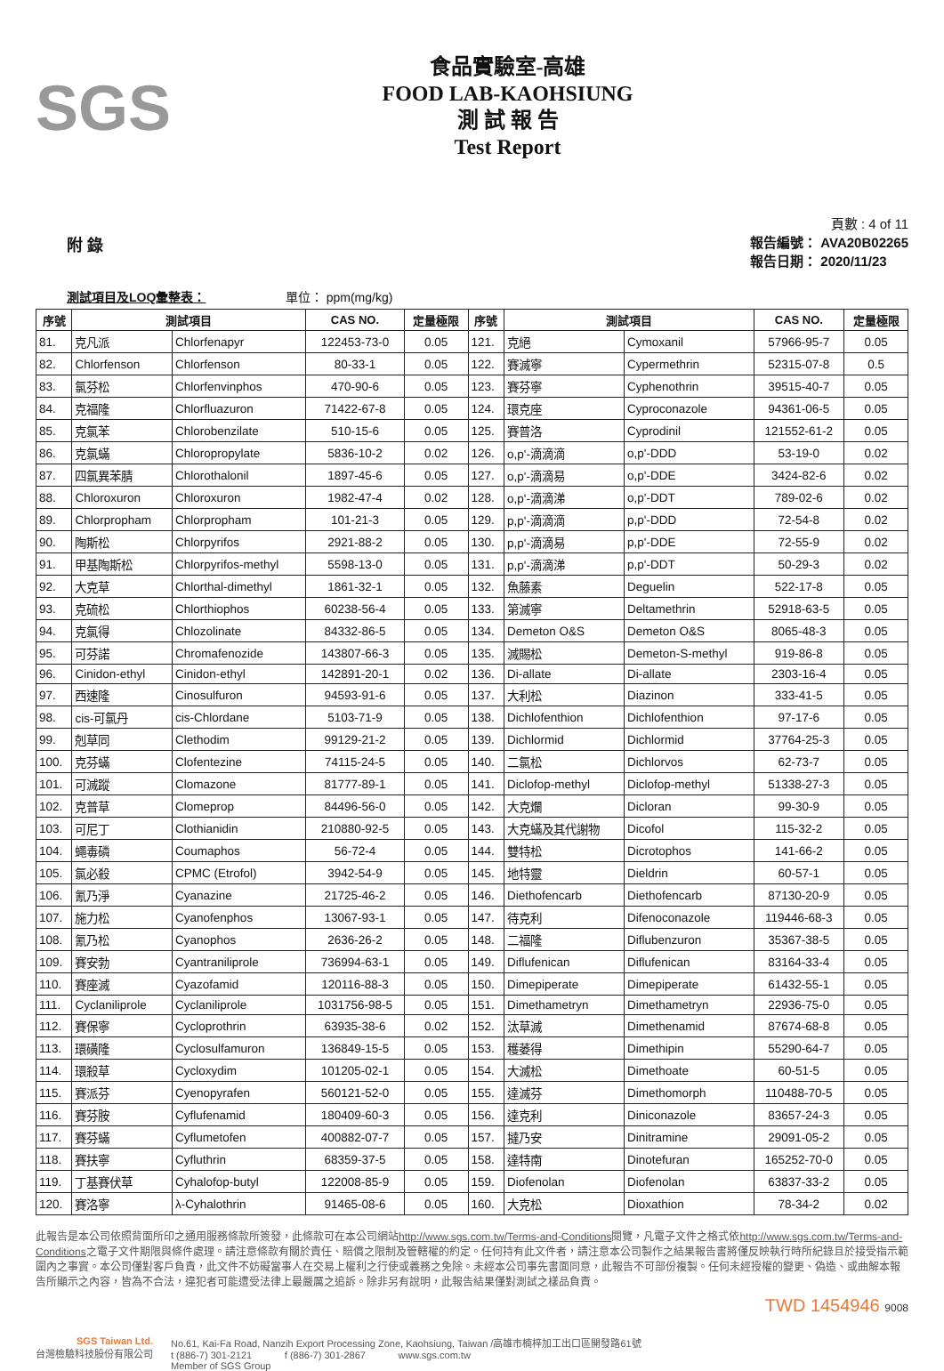SGS
食品實驗室-高雄
FOOD LAB-KAOHSIUNG
測 試 報 告
Test Report
頁數 : 4 of 11
附 錄
報告編號： AVA20B02265
報告日期： 2020/11/23
測試項目及LOQ彙整表： 單位： ppm(mg/kg)
| 序號 | 測試項目 | | CAS NO. | 定量極限 | 序號 | 測試項目 | | CAS NO. | 定量極限 |
| --- | --- | --- | --- | --- | --- | --- | --- | --- | --- |
| 81. | 克凡派 | Chlorfenapyr | 122453-73-0 | 0.05 | 121. | 克絕 | Cymoxanil | 57966-95-7 | 0.05 |
| 82. | Chlorfenson | Chlorfenson | 80-33-1 | 0.05 | 122. | 賽滅寧 | Cypermethrin | 52315-07-8 | 0.5 |
| 83. | 氯芬松 | Chlorfenvinphos | 470-90-6 | 0.05 | 123. | 賽芬寧 | Cyphenothrin | 39515-40-7 | 0.05 |
| 84. | 克福隆 | Chlorfluazuron | 71422-67-8 | 0.05 | 124. | 環克座 | Cyproconazole | 94361-06-5 | 0.05 |
| 85. | 克氯苯 | Chlorobenzilate | 510-15-6 | 0.05 | 125. | 賽普洛 | Cyprodinil | 121552-61-2 | 0.05 |
| 86. | 克氯蟎 | Chloropropylate | 5836-10-2 | 0.02 | 126. | o,p'-滴滴滴 | o,p'-DDD | 53-19-0 | 0.02 |
| 87. | 四氯異苯腈 | Chlorothalonil | 1897-45-6 | 0.05 | 127. | o,p'-滴滴易 | o,p'-DDE | 3424-82-6 | 0.02 |
| 88. | Chloroxuron | Chloroxuron | 1982-47-4 | 0.02 | 128. | o,p'-滴滴涕 | o,p'-DDT | 789-02-6 | 0.02 |
| 89. | Chlorpropham | Chlorpropham | 101-21-3 | 0.05 | 129. | p,p'-滴滴滴 | p,p'-DDD | 72-54-8 | 0.02 |
| 90. | 陶斯松 | Chlorpyrifos | 2921-88-2 | 0.05 | 130. | p,p'-滴滴易 | p,p'-DDE | 72-55-9 | 0.02 |
| 91. | 甲基陶斯松 | Chlorpyrifos-methyl | 5598-13-0 | 0.05 | 131. | p,p'-滴滴涕 | p,p'-DDT | 50-29-3 | 0.02 |
| 92. | 大克草 | Chlorthal-dimethyl | 1861-32-1 | 0.05 | 132. | 魚藤素 | Deguelin | 522-17-8 | 0.05 |
| 93. | 克硫松 | Chlorthiophos | 60238-56-4 | 0.05 | 133. | 第滅寧 | Deltamethrin | 52918-63-5 | 0.05 |
| 94. | 克氯得 | Chlozolinate | 84332-86-5 | 0.05 | 134. | Demeton O&S | Demeton O&S | 8065-48-3 | 0.05 |
| 95. | 可芬諾 | Chromafenozide | 143807-66-3 | 0.05 | 135. | 滅賜松 | Demeton-S-methyl | 919-86-8 | 0.05 |
| 96. | Cinidon-ethyl | Cinidon-ethyl | 142891-20-1 | 0.02 | 136. | Di-allate | Di-allate | 2303-16-4 | 0.05 |
| 97. | 西速隆 | Cinosulfuron | 94593-91-6 | 0.05 | 137. | 大利松 | Diazinon | 333-41-5 | 0.05 |
| 98. | cis-可氯丹 | cis-Chlordane | 5103-71-9 | 0.05 | 138. | Dichlofenthion | Dichlofenthion | 97-17-6 | 0.05 |
| 99. | 剋草同 | Clethodim | 99129-21-2 | 0.05 | 139. | Dichlormid | Dichlormid | 37764-25-3 | 0.05 |
| 100. | 克芬蟎 | Clofentezine | 74115-24-5 | 0.05 | 140. | 二氯松 | Dichlorvos | 62-73-7 | 0.05 |
| 101. | 可滅蹤 | Clomazone | 81777-89-1 | 0.05 | 141. | Diclofop-methyl | Diclofop-methyl | 51338-27-3 | 0.05 |
| 102. | 克普草 | Clomeprop | 84496-56-0 | 0.05 | 142. | 大克爛 | Dicloran | 99-30-9 | 0.05 |
| 103. | 可尼丁 | Clothianidin | 210880-92-5 | 0.05 | 143. | 大克蟎及其代謝物 | Dicofol | 115-32-2 | 0.05 |
| 104. | 蠅毒磷 | Coumaphos | 56-72-4 | 0.05 | 144. | 雙特松 | Dicrotophos | 141-66-2 | 0.05 |
| 105. | 氯必殺 | CPMC (Etrofol) | 3942-54-9 | 0.05 | 145. | 地特靈 | Dieldrin | 60-57-1 | 0.05 |
| 106. | 氰乃淨 | Cyanazine | 21725-46-2 | 0.05 | 146. | Diethofencarb | Diethofencarb | 87130-20-9 | 0.05 |
| 107. | 施力松 | Cyanofenphos | 13067-93-1 | 0.05 | 147. | 待克利 | Difenoconazole | 119446-68-3 | 0.05 |
| 108. | 氰乃松 | Cyanophos | 2636-26-2 | 0.05 | 148. | 二福隆 | Diflubenzuron | 35367-38-5 | 0.05 |
| 109. | 賽安勃 | Cyantraniliprole | 736994-63-1 | 0.05 | 149. | Diflufenican | Diflufenican | 83164-33-4 | 0.05 |
| 110. | 賽座滅 | Cyazofamid | 120116-88-3 | 0.05 | 150. | Dimepiperate | Dimepiperate | 61432-55-1 | 0.05 |
| 111. | Cyclaniliprole | Cyclaniliprole | 1031756-98-5 | 0.05 | 151. | Dimethametryn | Dimethametryn | 22936-75-0 | 0.05 |
| 112. | 賽保寧 | Cycloprothrin | 63935-38-6 | 0.02 | 152. | 汰草滅 | Dimethenamid | 87674-68-8 | 0.05 |
| 113. | 環磺隆 | Cyclosulfamuron | 136849-15-5 | 0.05 | 153. | 穫萎得 | Dimethipin | 55290-64-7 | 0.05 |
| 114. | 環殺草 | Cycloxydim | 101205-02-1 | 0.05 | 154. | 大滅松 | Dimethoate | 60-51-5 | 0.05 |
| 115. | 賽派芬 | Cyenopyrafen | 560121-52-0 | 0.05 | 155. | 達滅芬 | Dimethomorph | 110488-70-5 | 0.05 |
| 116. | 賽芬胺 | Cyflufenamid | 180409-60-3 | 0.05 | 156. | 達克利 | Diniconazole | 83657-24-3 | 0.05 |
| 117. | 賽芬蟎 | Cyflumetofen | 400882-07-7 | 0.05 | 157. | 撻乃安 | Dinitramine | 29091-05-2 | 0.05 |
| 118. | 賽扶寧 | Cyfluthrin | 68359-37-5 | 0.05 | 158. | 達特南 | Dinotefuran | 165252-70-0 | 0.05 |
| 119. | 丁基賽伏草 | Cyhalofop-butyl | 122008-85-9 | 0.05 | 159. | Diofenolan | Diofenolan | 63837-33-2 | 0.05 |
| 120. | 賽洛寧 | λ-Cyhalothrin | 91465-08-6 | 0.05 | 160. | 大克松 | Dioxathion | 78-34-2 | 0.02 |
此報告是本公司依照背面所印之通用服務條款所簽發，此條款可在本公司網站http://www.sgs.com.tw/Terms-and-Conditions閱覽，凡電子文件之格式依http://www.sgs.com.tw/Terms-and-Conditions之電子文件期限與條件處理。請注意條款有關於責任、賠償之限制及管轄權的約定。任何持有此文件者，請注意本公司製作之結果報告書將僅反映執行時所紀錄且於接受指示範圍內之事實。本公司僅對客戶負責，此文件不妨礙當事人在交易上權利之行使或義務之免除。未經本公司事先書面同意，此報告不可部份複製。任何未經授權的變更、偽造、或曲解本報告所顯示之內容，皆為不合法，違犯者可能遭受法律上最嚴厲之追訴。除非另有說明，此報告結果僅對測試之樣品負責。
TWD 1454946 9008
SGS Taiwan Ltd.
台灣檢驗科技股份有限公司
No.61, Kai-Fa Road, Nanzih Export Processing Zone, Kaohsiung, Taiwan /高雄市楠梓加工出口區開發路61號
t (886-7) 301-2121 f (886-7) 301-2867 www.sgs.com.tw
Member of SGS Group